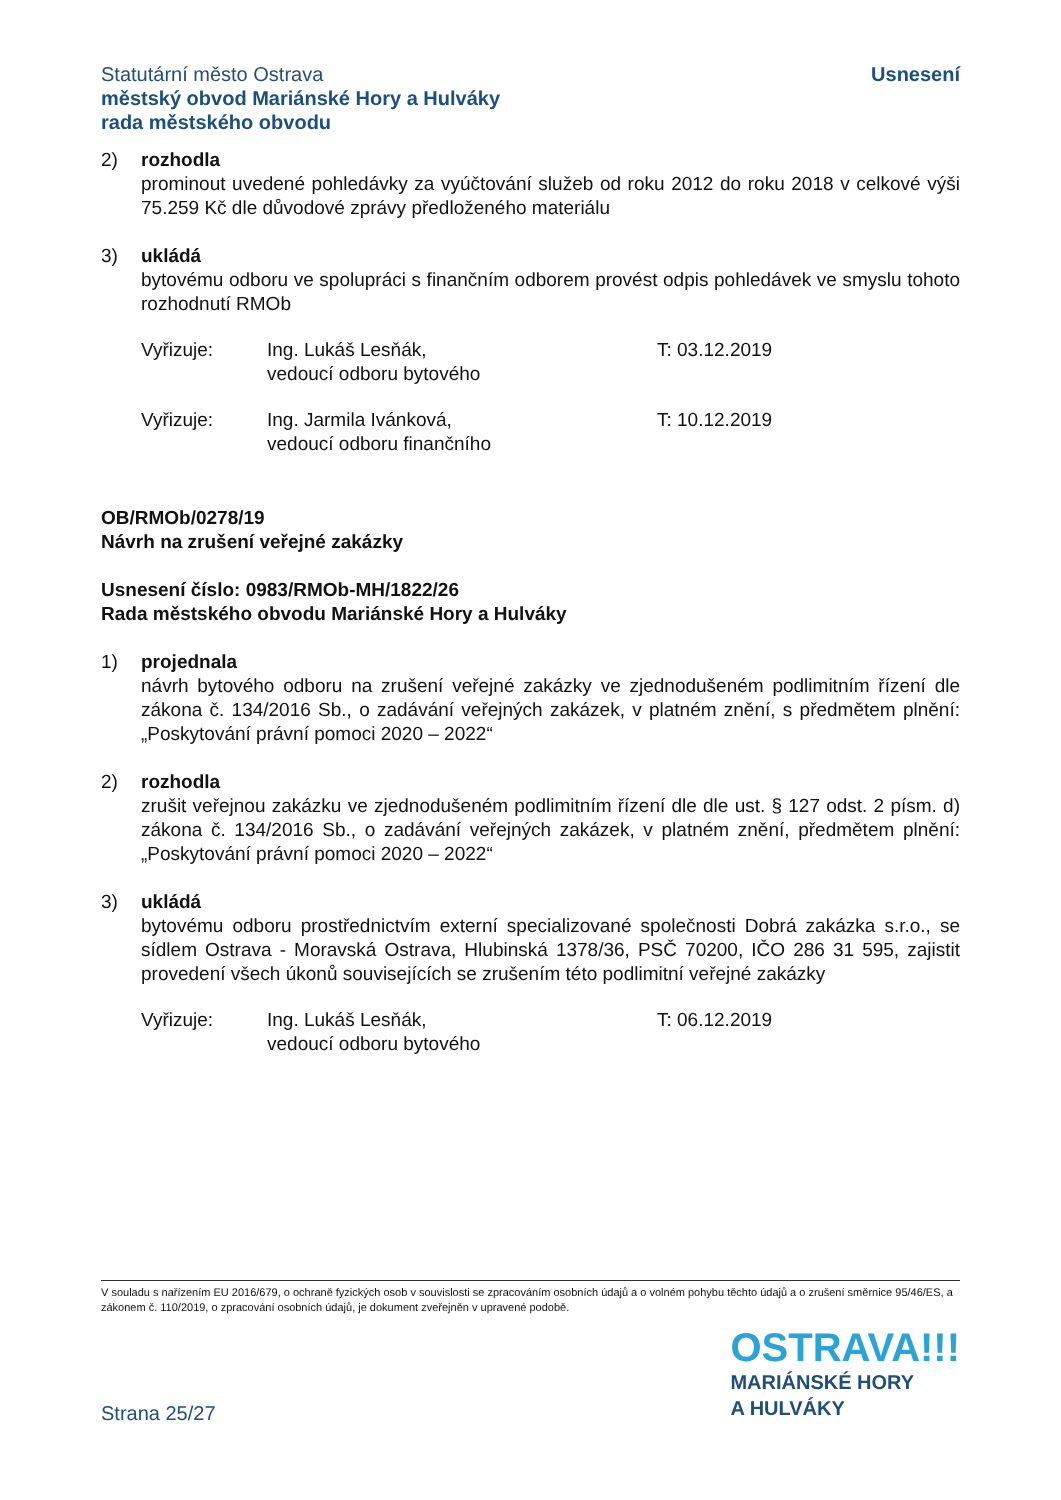Statutární město Ostrava
městský obvod Mariánské Hory a Hulváky
rada městského obvodu
Usnesení
2) rozhodla
prominout uvedené pohledávky za vyúčtování služeb od roku 2012 do roku 2018 v celkové výši 75.259 Kč dle důvodové zprávy předloženého materiálu
3) ukládá
bytovému odboru ve spolupráci s finančním odborem provést odpis pohledávek ve smyslu tohoto rozhodnutí RMOb
Vyřizuje: Ing. Lukáš Lesňák,
vedoucí odboru bytového
T: 03.12.2019
Vyřizuje: Ing. Jarmila Ivánková,
vedoucí odboru finančního
T: 10.12.2019
OB/RMOb/0278/19
Návrh na zrušení veřejné zakázky
Usnesení číslo: 0983/RMOb-MH/1822/26
Rada městského obvodu Mariánské Hory a Hulváky
1) projednala
návrh bytového odboru na zrušení veřejné zakázky ve zjednodušeném podlimitním řízení dle zákona č. 134/2016 Sb., o zadávání veřejných zakázek, v platném znění, s předmětem plnění: „Poskytování právní pomoci 2020 – 2022“
2) rozhodla
zrušit veřejnou zakázku ve zjednodušeném podlimitním řízení dle dle ust. § 127 odst. 2 písm. d) zákona č. 134/2016 Sb., o zadávání veřejných zakázek, v platném znění, předmětem plnění: „Poskytování právní pomoci 2020 – 2022“
3) ukládá
bytovému odboru prostřednictvím externí specializované společnosti Dobrá zakázka s.r.o., se sídlem Ostrava - Moravská Ostrava, Hlubinská 1378/36, PSČ 70200, IČO 286 31 595, zajistit provedení všech úkonů souvisejících se zrušením této podlimitní veřejné zakázky
Vyřizuje: Ing. Lukáš Lesňák,
vedoucí odboru bytového
T: 06.12.2019
V souladu s nařízením EU 2016/679, o ochraně fyzických osob v souvislosti se zpracováním osobních údajů a o volném pohybu těchto údajů a o zrušení směrnice 95/46/ES, a zákonem č. 110/2019, o zpracování osobních údajů, je dokument zveřejněn v upravené podobě.
Strana 25/27
OSTRAVA!!!
MARIÁNSKÉ HORY
A HULVÁKY